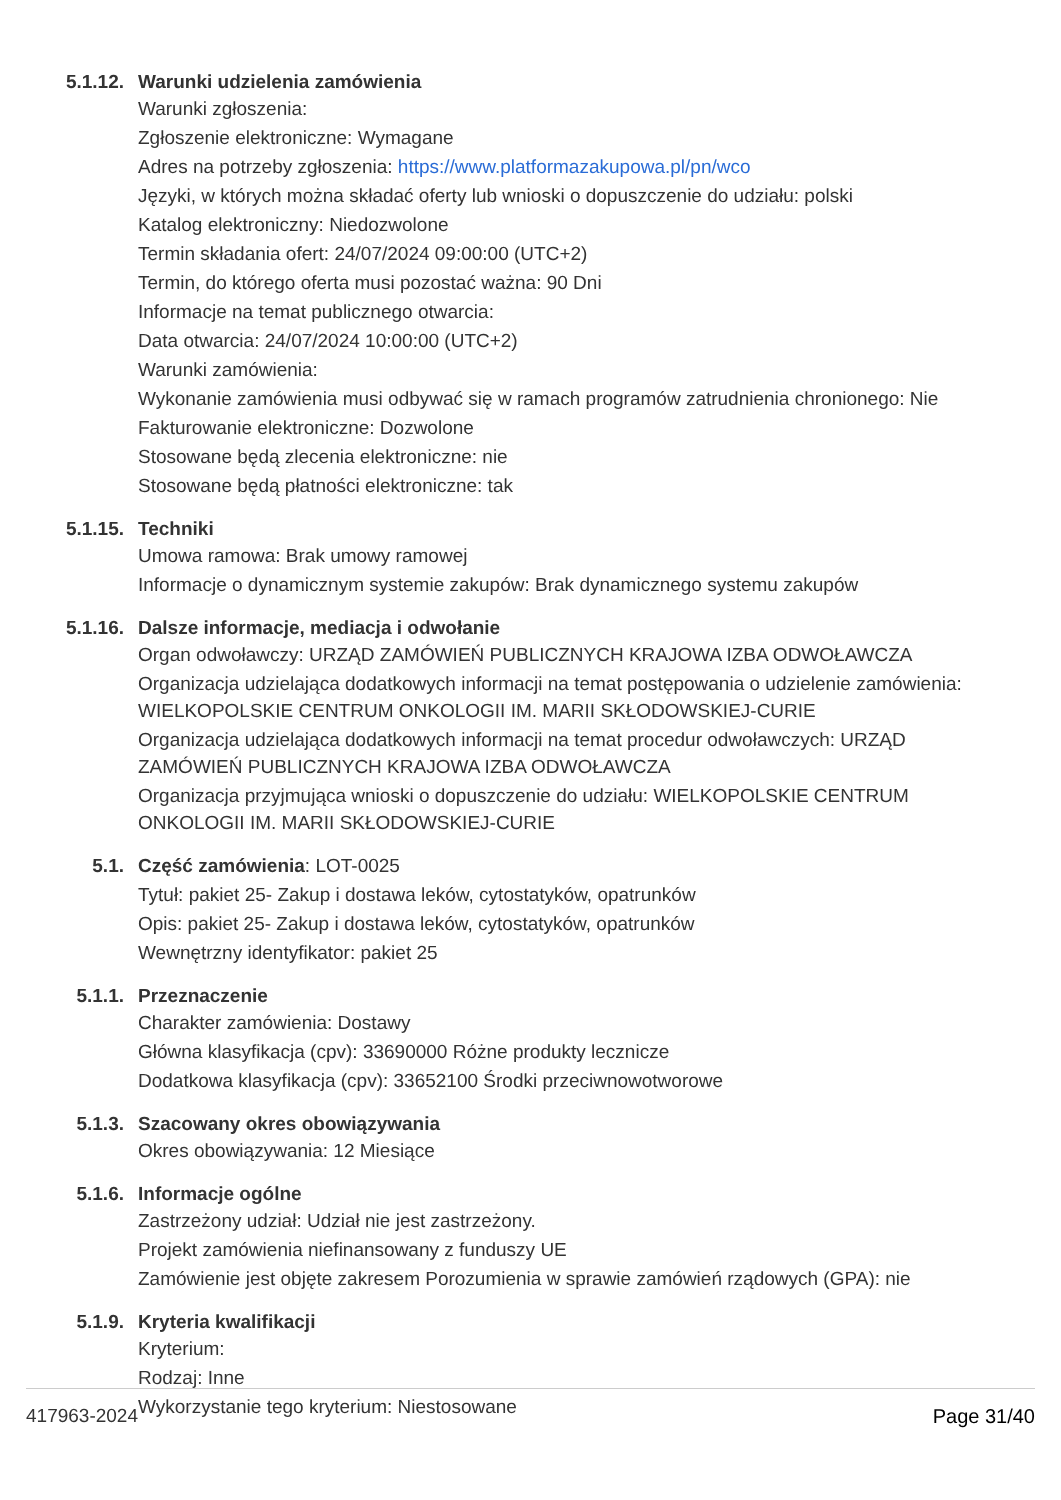5.1.12. Warunki udzielenia zamówienia
Warunki zgłoszenia:
Zgłoszenie elektroniczne: Wymagane
Adres na potrzeby zgłoszenia: https://www.platformazakupowa.pl/pn/wco
Języki, w których można składać oferty lub wnioski o dopuszczenie do udziału: polski
Katalog elektroniczny: Niedozwolone
Termin składania ofert: 24/07/2024 09:00:00 (UTC+2)
Termin, do którego oferta musi pozostać ważna: 90 Dni
Informacje na temat publicznego otwarcia:
Data otwarcia: 24/07/2024 10:00:00 (UTC+2)
Warunki zamówienia:
Wykonanie zamówienia musi odbywać się w ramach programów zatrudnienia chronionego: Nie
Fakturowanie elektroniczne: Dozwolone
Stosowane będą zlecenia elektroniczne: nie
Stosowane będą płatności elektroniczne: tak
5.1.15. Techniki
Umowa ramowa: Brak umowy ramowej
Informacje o dynamicznym systemie zakupów: Brak dynamicznego systemu zakupów
5.1.16. Dalsze informacje, mediacja i odwołanie
Organ odwoławczy: URZĄD ZAMÓWIEŃ PUBLICZNYCH KRAJOWA IZBA ODWOŁAWCZA
Organizacja udzielająca dodatkowych informacji na temat postępowania o udzielenie zamówienia: WIELKOPOLSKIE CENTRUM ONKOLOGII IM. MARII SKŁODOWSKIEJ-CURIE
Organizacja udzielająca dodatkowych informacji na temat procedur odwoławczych: URZĄD ZAMÓWIEŃ PUBLICZNYCH KRAJOWA IZBA ODWOŁAWCZA
Organizacja przyjmująca wnioski o dopuszczenie do udziału: WIELKOPOLSKIE CENTRUM ONKOLOGII IM. MARII SKŁODOWSKIEJ-CURIE
5.1. Część zamówienia: LOT-0025
Tytuł: pakiet 25- Zakup i dostawa leków, cytostatyków, opatrunków
Opis: pakiet 25- Zakup i dostawa leków, cytostatyków, opatrunków
Wewnętrzny identyfikator: pakiet 25
5.1.1. Przeznaczenie
Charakter zamówienia: Dostawy
Główna klasyfikacja (cpv): 33690000 Różne produkty lecznicze
Dodatkowa klasyfikacja (cpv): 33652100 Środki przeciwnowotworowe
5.1.3. Szacowany okres obowiązywania
Okres obowiązywania: 12 Miesiące
5.1.6. Informacje ogólne
Zastrzeżony udział: Udział nie jest zastrzeżony.
Projekt zamówienia niefinansowany z funduszy UE
Zamówienie jest objęte zakresem Porozumienia w sprawie zamówień rządowych (GPA): nie
5.1.9. Kryteria kwalifikacji
Kryterium:
Rodzaj: Inne
Wykorzystanie tego kryterium: Niestosowane
417963-2024 Page 31/40